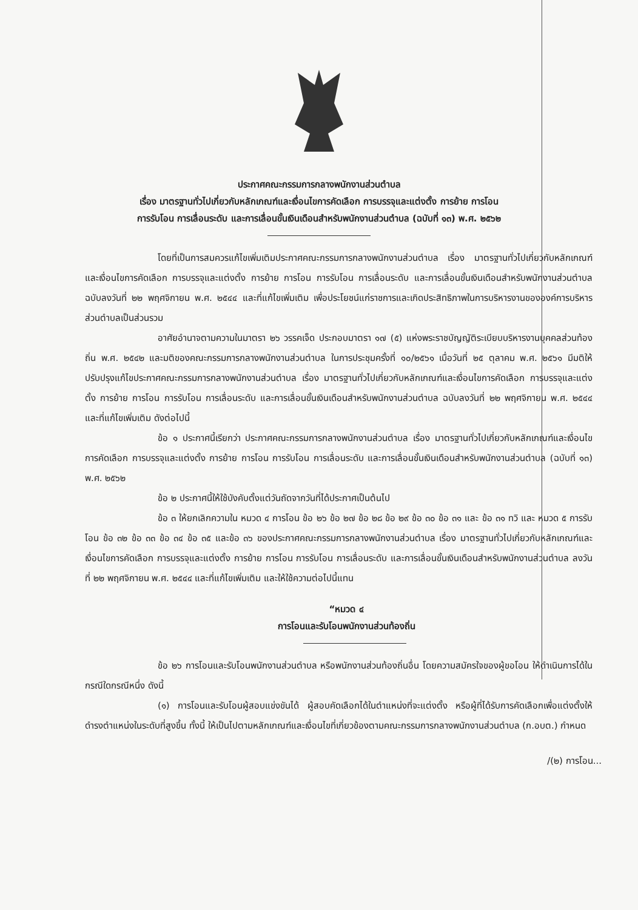ประกาศคณะกรรมการกลางพนักงานส่วนตำบล
เรื่อง มาตรฐานทั่วไปเกี่ยวกับหลักเกณฑ์และเงื่อนไขการคัดเลือก การบรรจุและแต่งตั้ง การย้าย การโอน
การรับโอน การเลื่อนระดับ และการเลื่อนขั้นเงินเดือนสำหรับพนักงานส่วนตำบล (ฉบับที่ ๑๓) พ.ศ. ๒๕๖๒
โดยที่เป็นการสมควรแก้ไขเพิ่มเติมประกาศคณะกรรมการกลางพนักงานส่วนตำบล เรื่อง มาตรฐานทั่วไปเกี่ยวกับหลักเกณฑ์และเงื่อนไขการคัดเลือก การบรรจุและแต่งตั้ง การย้าย การโอน การรับโอน การเลื่อนระดับ และการเลื่อนขั้นเงินเดือนสำหรับพนักงานส่วนตำบล ฉบับลงวันที่ ๒๒ พฤศจิกายน พ.ศ. ๒๕๔๔ และที่แก้ไขเพิ่มเติม เพื่อประโยชน์แก่ราชการและเกิดประสิทธิภาพในการบริหารงานขององค์การบริหารส่วนตำบลเป็นส่วนรวม
อาศัยอำนาจตามความในมาตรา ๒๖ วรรคเจ็ด ประกอบมาตรา ๑๗ (๕) แห่งพระราชบัญญัติระเบียบบริหารงานบุคคลส่วนท้องถิ่น พ.ศ. ๒๕๔๒ และมติของคณะกรรมการกลางพนักงานส่วนตำบล ในการประชุมครั้งที่ ๑๐/๒๕๖๑ เมื่อวันที่ ๒๕ ตุลาคม พ.ศ. ๒๕๖๑ มีมติให้ปรับปรุงแก้ไขประกาศคณะกรรมการกลางพนักงานส่วนตำบล เรื่อง มาตรฐานทั่วไปเกี่ยวกับหลักเกณฑ์และเงื่อนไขการคัดเลือก การบรรจุและแต่งตั้ง การย้าย การโอน การรับโอน การเลื่อนระดับ และการเลื่อนขั้นเงินเดือนสำหรับพนักงานส่วนตำบล ฉบับลงวันที่ ๒๒ พฤศจิกายน พ.ศ. ๒๕๔๔ และที่แก้ไขเพิ่มเติม ดังต่อไปนี้
ข้อ ๑ ประกาศนี้เรียกว่า ประกาศคณะกรรมการกลางพนักงานส่วนตำบล เรื่อง มาตรฐานทั่วไปเกี่ยวกับหลักเกณฑ์และเงื่อนไขการคัดเลือก การบรรจุและแต่งตั้ง การย้าย การโอน การรับโอน การเลื่อนระดับ และการเลื่อนขั้นเงินเดือนสำหรับพนักงานส่วนตำบล (ฉบับที่ ๑๓) พ.ศ. ๒๕๖๒
ข้อ ๒ ประกาศนี้ให้ใช้บังคับตั้งแต่วันถัดจากวันที่ได้ประกาศเป็นต้นไป
ข้อ ๓ ให้ยกเลิกความใน หมวด ๔ การโอน ข้อ ๒๖ ข้อ ๒๗ ข้อ ๒๘ ข้อ ๒๙ ข้อ ๓๐ ข้อ ๓๑ และ ข้อ ๓๑ ทวิ และ หมวด ๕ การรับโอน ข้อ ๓๒ ข้อ ๓๓ ข้อ ๓๔ ข้อ ๓๕ และข้อ ๓๖ ของประกาศคณะกรรมการกลางพนักงานส่วนตำบล เรื่อง มาตรฐานทั่วไปเกี่ยวกับหลักเกณฑ์และเงื่อนไขการคัดเลือก การบรรจุและแต่งตั้ง การย้าย การโอน การรับโอน การเลื่อนระดับ และการเลื่อนขั้นเงินเดือนสำหรับพนักงานส่วนตำบล ลงวันที่ ๒๒ พฤศจิกายน พ.ศ. ๒๕๔๔ และที่แก้ไขเพิ่มเติม และให้ใช้ความต่อไปนี้แทน
“หมวด ๔
การโอนและรับโอนพนักงานส่วนท้องถิ่น
ข้อ ๒๖ การโอนและรับโอนพนักงานส่วนตำบล หรือพนักงานส่วนท้องถิ่นอื่น โดยความสมัครใจของผู้ขอโอน ให้ดำเนินการได้ในกรณีใดกรณีหนึ่ง ดังนี้
(๑) การโอนและรับโอนผู้สอบแข่งขันได้ ผู้สอบคัดเลือกได้ในตำแหน่งที่จะแต่งตั้ง หรือผู้ที่ได้รับการคัดเลือกเพื่อแต่งตั้งให้ดำรงตำแหน่งในระดับที่สูงขึ้น ทั้งนี้ ให้เป็นไปตามหลักเกณฑ์และเงื่อนไขที่เกี่ยวข้องตามคณะกรรมการกลางพนักงานส่วนตำบล (ก.อบต.) กำหนด
/(๒) การโอน...